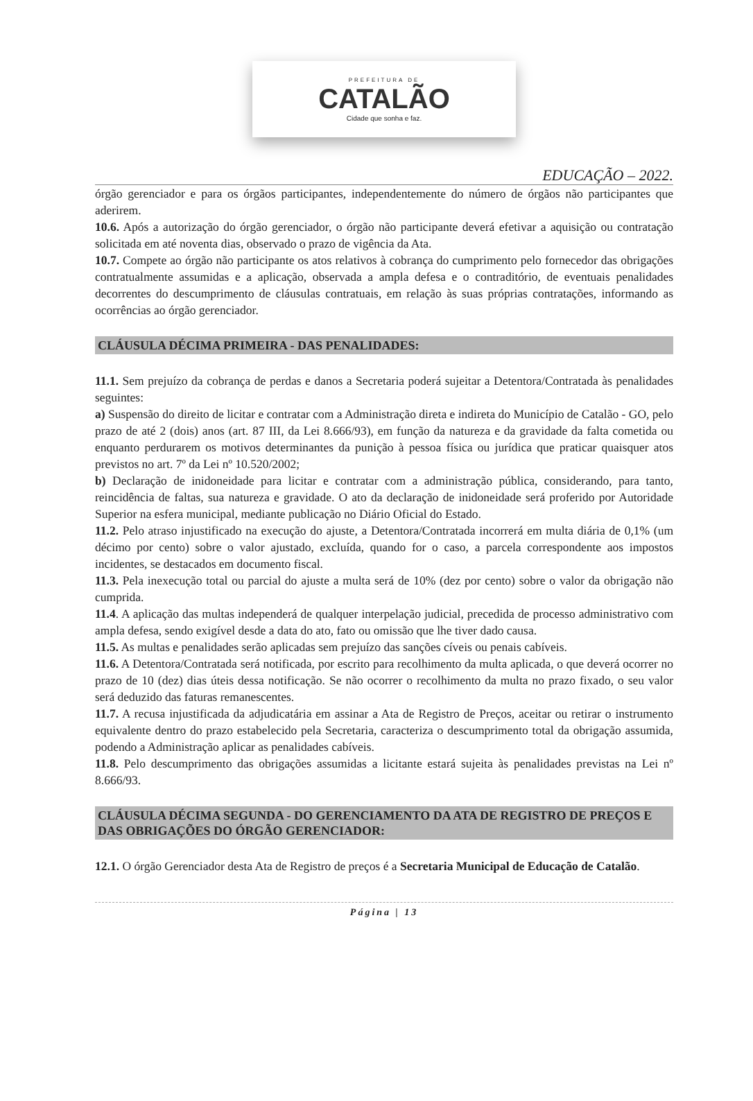PREFEITURA DE
CATALÃO
Cidade que sonha e faz.
EDUCAÇÃO – 2022.
órgão gerenciador e para os órgãos participantes, independentemente do número de órgãos não participantes que aderirem.
10.6. Após a autorização do órgão gerenciador, o órgão não participante deverá efetivar a aquisição ou contratação solicitada em até noventa dias, observado o prazo de vigência da Ata.
10.7. Compete ao órgão não participante os atos relativos à cobrança do cumprimento pelo fornecedor das obrigações contratualmente assumidas e a aplicação, observada a ampla defesa e o contraditório, de eventuais penalidades decorrentes do descumprimento de cláusulas contratuais, em relação às suas próprias contratações, informando as ocorrências ao órgão gerenciador.
CLÁUSULA DÉCIMA PRIMEIRA - DAS PENALIDADES:
11.1. Sem prejuízo da cobrança de perdas e danos a Secretaria poderá sujeitar a Detentora/Contratada às penalidades seguintes:
a) Suspensão do direito de licitar e contratar com a Administração direta e indireta do Município de Catalão - GO, pelo prazo de até 2 (dois) anos (art. 87 III, da Lei 8.666/93), em função da natureza e da gravidade da falta cometida ou enquanto perdurarem os motivos determinantes da punição à pessoa física ou jurídica que praticar quaisquer atos previstos no art. 7º da Lei nº 10.520/2002;
b) Declaração de inidoneidade para licitar e contratar com a administração pública, considerando, para tanto, reincidência de faltas, sua natureza e gravidade. O ato da declaração de inidoneidade será proferido por Autoridade Superior na esfera municipal, mediante publicação no Diário Oficial do Estado.
11.2. Pelo atraso injustificado na execução do ajuste, a Detentora/Contratada incorrerá em multa diária de 0,1% (um décimo por cento) sobre o valor ajustado, excluída, quando for o caso, a parcela correspondente aos impostos incidentes, se destacados em documento fiscal.
11.3. Pela inexecução total ou parcial do ajuste a multa será de 10% (dez por cento) sobre o valor da obrigação não cumprida.
11.4. A aplicação das multas independerá de qualquer interpelação judicial, precedida de processo administrativo com ampla defesa, sendo exigível desde a data do ato, fato ou omissão que lhe tiver dado causa.
11.5. As multas e penalidades serão aplicadas sem prejuízo das sanções cíveis ou penais cabíveis.
11.6. A Detentora/Contratada será notificada, por escrito para recolhimento da multa aplicada, o que deverá ocorrer no prazo de 10 (dez) dias úteis dessa notificação. Se não ocorrer o recolhimento da multa no prazo fixado, o seu valor será deduzido das faturas remanescentes.
11.7. A recusa injustificada da adjudicatária em assinar a Ata de Registro de Preços, aceitar ou retirar o instrumento equivalente dentro do prazo estabelecido pela Secretaria, caracteriza o descumprimento total da obrigação assumida, podendo a Administração aplicar as penalidades cabíveis.
11.8. Pelo descumprimento das obrigações assumidas a licitante estará sujeita às penalidades previstas na Lei nº 8.666/93.
CLÁUSULA DÉCIMA SEGUNDA - DO GERENCIAMENTO DA ATA DE REGISTRO DE PREÇOS E DAS OBRIGAÇÕES DO ÓRGÃO GERENCIADOR:
12.1. O órgão Gerenciador desta Ata de Registro de preços é a Secretaria Municipal de Educação de Catalão.
Página | 13